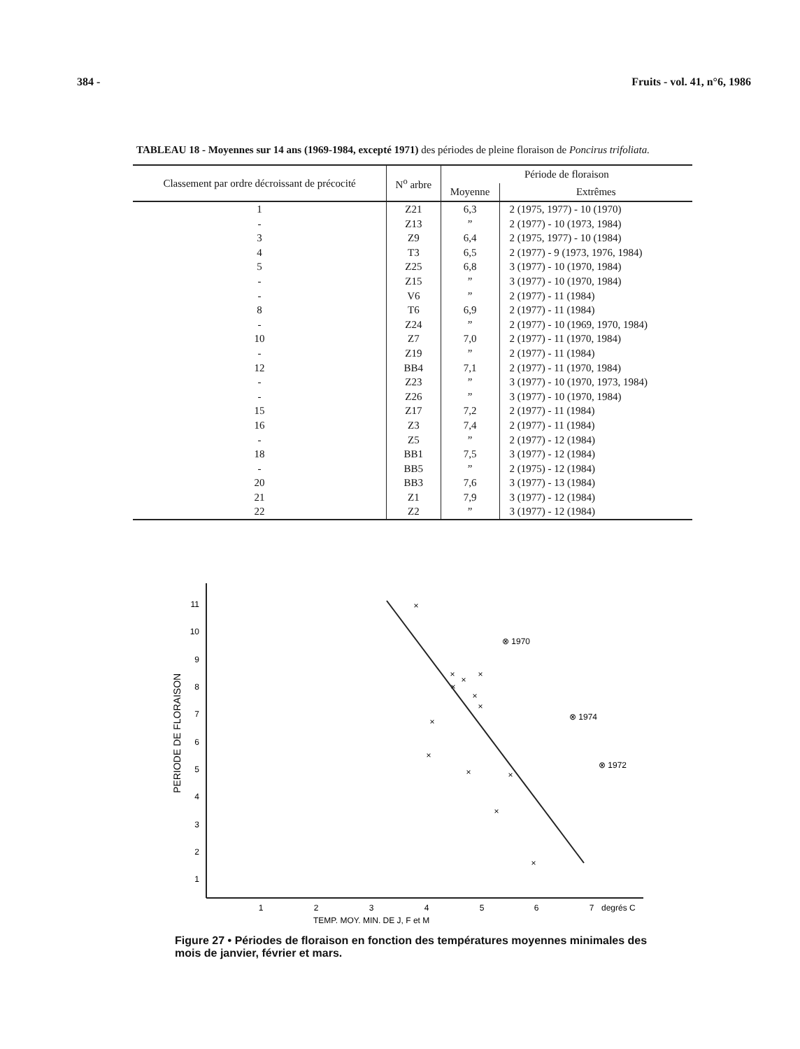384 - Fruits - vol. 41, n°6, 1986
TABLEAU 18 - Moyennes sur 14 ans (1969-1984, excepté 1971) des périodes de pleine floraison de Poncirus trifoliata.
| Classement par ordre décroissant de précocité | N<sup>o</sup> arbre | Période de floraison | |
| --- | --- | --- | --- |
| | | Moyenne | Extrêmes |
| 1 | Z21 | 6,3 | 2 (1975, 1977) - 10 (1970) |
| - | Z13 | ” | 2 (1977) - 10 (1973, 1984) |
| 3 | Z9 | 6,4 | 2 (1975, 1977) - 10 (1984) |
| 4 | T3 | 6,5 | 2 (1977) - 9 (1973, 1976, 1984) |
| 5 | Z25 | 6,8 | 3 (1977) - 10 (1970, 1984) |
| - | Z15 | ” | 3 (1977) - 10 (1970, 1984) |
| - | V6 | ” | 2 (1977) - 11 (1984) |
| 8 | T6 | 6,9 | 2 (1977) - 11 (1984) |
| - | Z24 | ” | 2 (1977) - 10 (1969, 1970, 1984) |
| 10 | Z7 | 7,0 | 2 (1977) - 11 (1970, 1984) |
| - | Z19 | ” | 2 (1977) - 11 (1984) |
| 12 | BB4 | 7,1 | 2 (1977) - 11 (1970, 1984) |
| - | Z23 | ” | 3 (1977) - 10 (1970, 1973, 1984) |
| - | Z26 | ” | 3 (1977) - 10 (1970, 1984) |
| 15 | Z17 | 7,2 | 2 (1977) - 11 (1984) |
| 16 | Z3 | 7,4 | 2 (1977) - 11 (1984) |
| - | Z5 | ” | 2 (1977) - 12 (1984) |
| 18 | BB1 | 7,5 | 3 (1977) - 12 (1984) |
| - | BB5 | ” | 2 (1975) - 12 (1984) |
| 20 | BB3 | 7,6 | 3 (1977) - 13 (1984) |
| 21 | Z1 | 7,9 | 3 (1977) - 12 (1984) |
| 22 | Z2 | ” | 3 (1977) - 12 (1984) |
11
10
9
8
7
6
5
4
3
2
1
1
2
3
4
5
6
7
degrés C
TEMP. MOY. MIN. DE J, F et M
PERIODE DE FLORAISON
×
×
×
×
×
×
×
×
×
×
×
×
×
⊗ 1970
⊗ 1974
⊗ 1972
Figure 27 • Périodes de floraison en fonction des températures moyennes minimales des mois de janvier, février et mars.